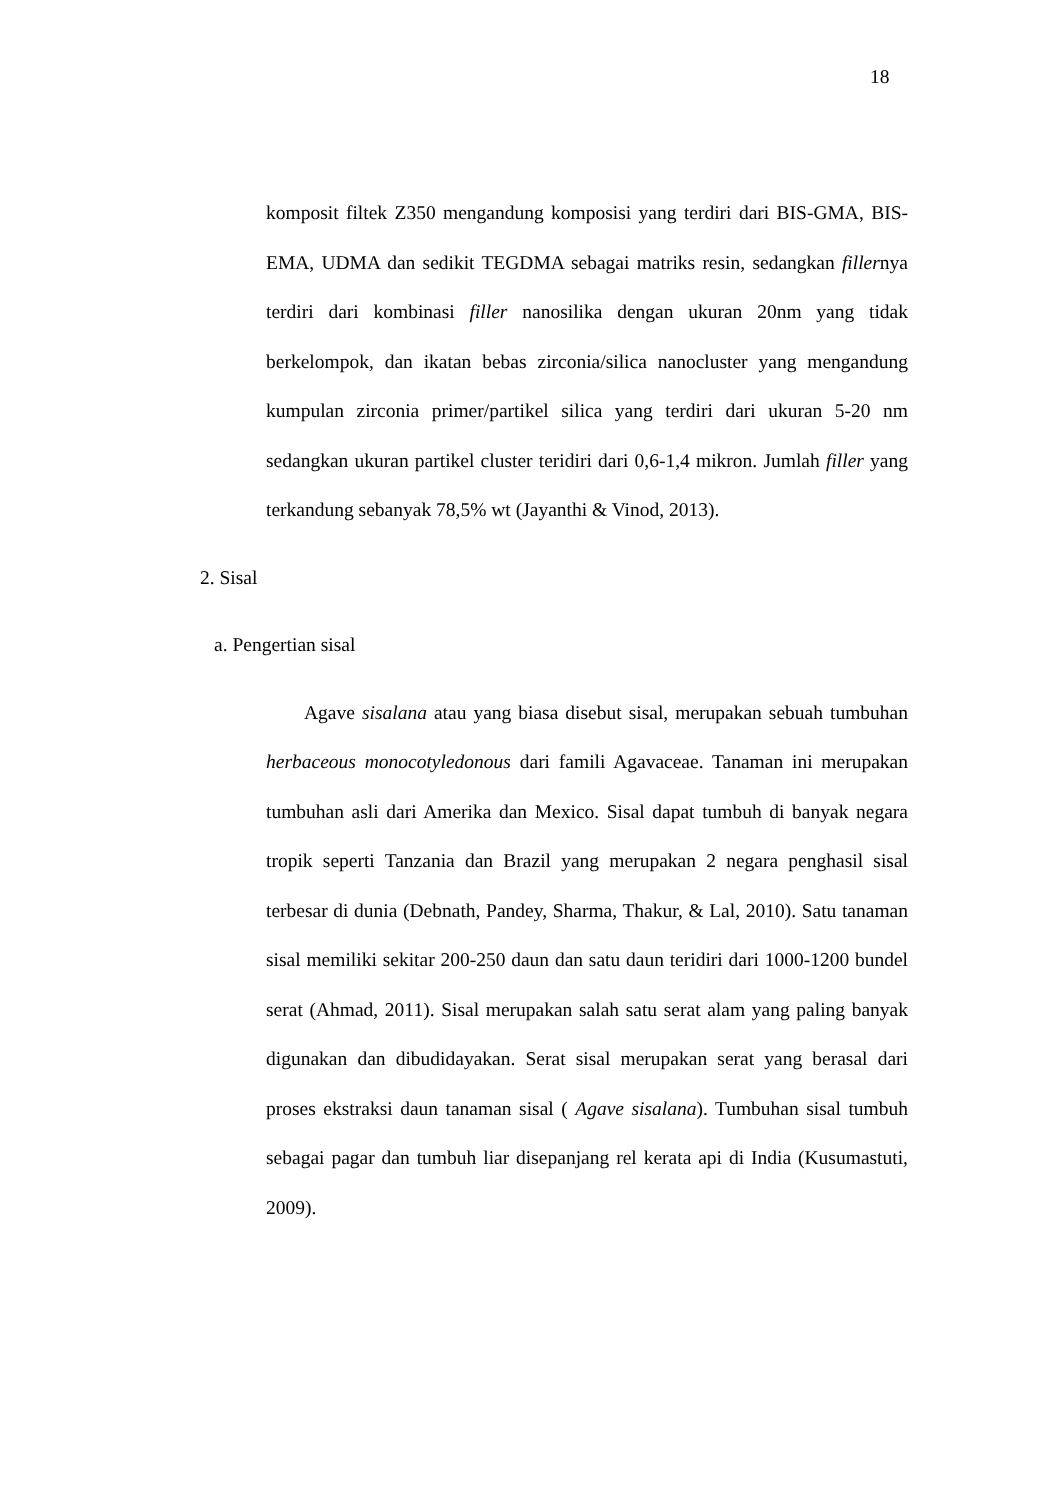18
komposit filtek Z350 mengandung komposisi yang terdiri dari BIS-GMA, BIS-EMA, UDMA dan sedikit TEGDMA sebagai matriks resin, sedangkan fillernya terdiri dari kombinasi filler nanosilika dengan ukuran 20nm yang tidak berkelompok, dan ikatan bebas zirconia/silica nanocluster yang mengandung kumpulan zirconia primer/partikel silica yang terdiri dari ukuran 5-20 nm sedangkan ukuran partikel cluster teridiri dari 0,6-1,4 mikron. Jumlah filler yang terkandung sebanyak 78,5% wt (Jayanthi & Vinod, 2013).
2. Sisal
a. Pengertian sisal
Agave sisalana atau yang biasa disebut sisal, merupakan sebuah tumbuhan herbaceous monocotyledonous dari famili Agavaceae. Tanaman ini merupakan tumbuhan asli dari Amerika dan Mexico. Sisal dapat tumbuh di banyak negara tropik seperti Tanzania dan Brazil yang merupakan 2 negara penghasil sisal terbesar di dunia (Debnath, Pandey, Sharma, Thakur, & Lal, 2010). Satu tanaman sisal memiliki sekitar 200-250 daun dan satu daun teridiri dari 1000-1200 bundel serat (Ahmad, 2011). Sisal merupakan salah satu serat alam yang paling banyak digunakan dan dibudidayakan. Serat sisal merupakan serat yang berasal dari proses ekstraksi daun tanaman sisal ( Agave sisalana). Tumbuhan sisal tumbuh sebagai pagar dan tumbuh liar disepanjang rel kerata api di India (Kusumastuti, 2009).